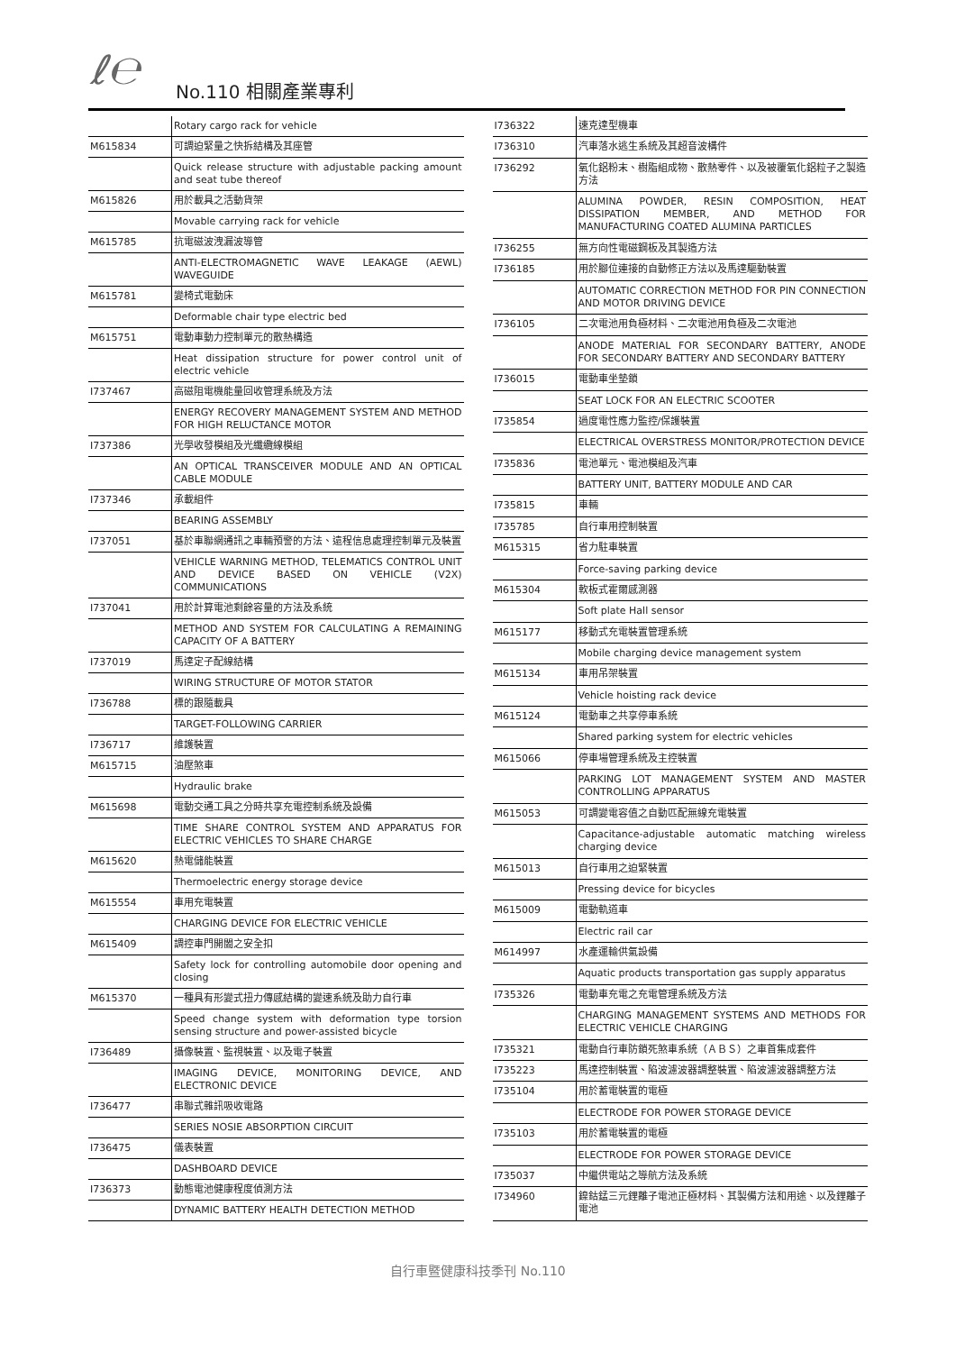ℓ℮ No.110 相關產業專利
| | Rotary cargo rack for vehicle |
| M615834 | 可調迫緊量之快拆結構及其座管 |
| | Quick release structure with adjustable packing amount and seat tube thereof |
| M615826 | 用於載具之活動貨架 |
| | Movable carrying rack for vehicle |
| M615785 | 抗電磁波洩漏波導管 |
| | ANTI-ELECTROMAGNETIC WAVE LEAKAGE (AEWL) WAVEGUIDE |
| M615781 | 變椅式電動床 |
| | Deformable chair type electric bed |
| M615751 | 電動車動力控制單元的散熱構造 |
| | Heat dissipation structure for power control unit of electric vehicle |
| I737467 | 高磁阻電機能量回收管理系統及方法 |
| | ENERGY RECOVERY MANAGEMENT SYSTEM AND METHOD FOR HIGH RELUCTANCE MOTOR |
| I737386 | 光學收發模組及光纖纜線模組 |
| | AN OPTICAL TRANSCEIVER MODULE AND AN OPTICAL CABLE MODULE |
| I737346 | 承載組件 |
| | BEARING ASSEMBLY |
| I737051 | 基於車聯網通訊之車輛預警的方法、遠程信息處理控制單元及裝置 |
| | VEHICLE WARNING METHOD, TELEMATICS CONTROL UNIT AND DEVICE BASED ON VEHICLE (V2X) COMMUNICATIONS |
| I737041 | 用於計算電池剩餘容量的方法及系統 |
| | METHOD AND SYSTEM FOR CALCULATING A REMAINING CAPACITY OF A BATTERY |
| I737019 | 馬達定子配線結構 |
| | WIRING STRUCTURE OF MOTOR STATOR |
| I736788 | 標的跟隨載具 |
| | TARGET-FOLLOWING CARRIER |
| I736717 | 維護裝置 |
| M615715 | 油壓煞車 |
| | Hydraulic brake |
| M615698 | 電動交通工具之分時共享充電控制系統及設備 |
| | TIME SHARE CONTROL SYSTEM AND APPARATUS FOR ELECTRIC VEHICLES TO SHARE CHARGE |
| M615620 | 熱電儲能裝置 |
| | Thermoelectric energy storage device |
| M615554 | 車用充電裝置 |
| | CHARGING DEVICE FOR ELECTRIC VEHICLE |
| M615409 | 調控車門開闔之安全扣 |
| | Safety lock for controlling automobile door opening and closing |
| M615370 | 一種具有形變式扭力傳感結構的變速系統及助力自行車 |
| | Speed change system with deformation type torsion sensing structure and power-assisted bicycle |
| I736489 | 攝像裝置、監視裝置、以及電子裝置 |
| | IMAGING DEVICE, MONITORING DEVICE, AND ELECTRONIC DEVICE |
| I736477 | 串聯式雜訊吸收電路 |
| | SERIES NOSIE ABSORPTION CIRCUIT |
| I736475 | 儀表裝置 |
| | DASHBOARD DEVICE |
| I736373 | 動態電池健康程度偵測方法 |
| | DYNAMIC BATTERY HEALTH DETECTION METHOD |
| I736322 | 速克達型機車 |
| I736310 | 汽車落水逃生系統及其超音波構件 |
| I736292 | 氧化鋁粉末、樹脂組成物、散熱零件、以及被覆氧化鋁粒子之製造方法 |
| | ALUMINA POWDER, RESIN COMPOSITION, HEAT DISSIPATION MEMBER, AND METHOD FOR MANUFACTURING COATED ALUMINA PARTICLES |
| I736255 | 無方向性電磁鋼板及其製造方法 |
| I736185 | 用於腳位連接的自動修正方法以及馬達驅動裝置 |
| | AUTOMATIC CORRECTION METHOD FOR PIN CONNECTION AND MOTOR DRIVING DEVICE |
| I736105 | 二次電池用負極材料、二次電池用負極及二次電池 |
| | ANODE MATERIAL FOR SECONDARY BATTERY, ANODE FOR SECONDARY BATTERY AND SECONDARY BATTERY |
| I736015 | 電動車坐墊鎖 |
| | SEAT LOCK FOR AN ELECTRIC SCOOTER |
| I735854 | 過度電性應力監控/保護裝置 |
| | ELECTRICAL OVERSTRESS MONITOR/PROTECTION DEVICE |
| I735836 | 電池單元、電池模組及汽車 |
| | BATTERY UNIT, BATTERY MODULE AND CAR |
| I735815 | 車輛 |
| I735785 | 自行車用控制裝置 |
| M615315 | 省力駐車裝置 |
| | Force-saving parking device |
| M615304 | 軟板式霍爾感測器 |
| | Soft plate Hall sensor |
| M615177 | 移動式充電裝置管理系統 |
| | Mobile charging device management system |
| M615134 | 車用吊架裝置 |
| | Vehicle hoisting rack device |
| M615124 | 電動車之共享停車系統 |
| | Shared parking system for electric vehicles |
| M615066 | 停車場管理系統及主控裝置 |
| | PARKING LOT MANAGEMENT SYSTEM AND MASTER CONTROLLING APPARATUS |
| M615053 | 可調變電容值之自動匹配無線充電裝置 |
| | Capacitance-adjustable automatic matching wireless charging device |
| M615013 | 自行車用之迫緊裝置 |
| | Pressing device for bicycles |
| M615009 | 電動軌道車 |
| | Electric rail car |
| M614997 | 水產運輸供氣設備 |
| | Aquatic products transportation gas supply apparatus |
| I735326 | 電動車充電之充電管理系統及方法 |
| | CHARGING MANAGEMENT SYSTEMS AND METHODS FOR ELECTRIC VEHICLE CHARGING |
| I735321 | 電動自行車防鎖死煞車系統（ＡＢＳ）之車首集成套件 |
| I735223 | 馬達控制裝置、陷波濾波器調整裝置、陷波濾波器調整方法 |
| I735104 | 用於蓄電裝置的電極 |
| | ELECTRODE FOR POWER STORAGE DEVICE |
| I735103 | 用於蓄電裝置的電極 |
| | ELECTRODE FOR POWER STORAGE DEVICE |
| I735037 | 中繼供電站之導航方法及系統 |
| I734960 | 鎳鈷錳三元鋰離子電池正極材料、其製備方法和用途、以及鋰離子電池 |
自行車暨健康科技季刊 No.110